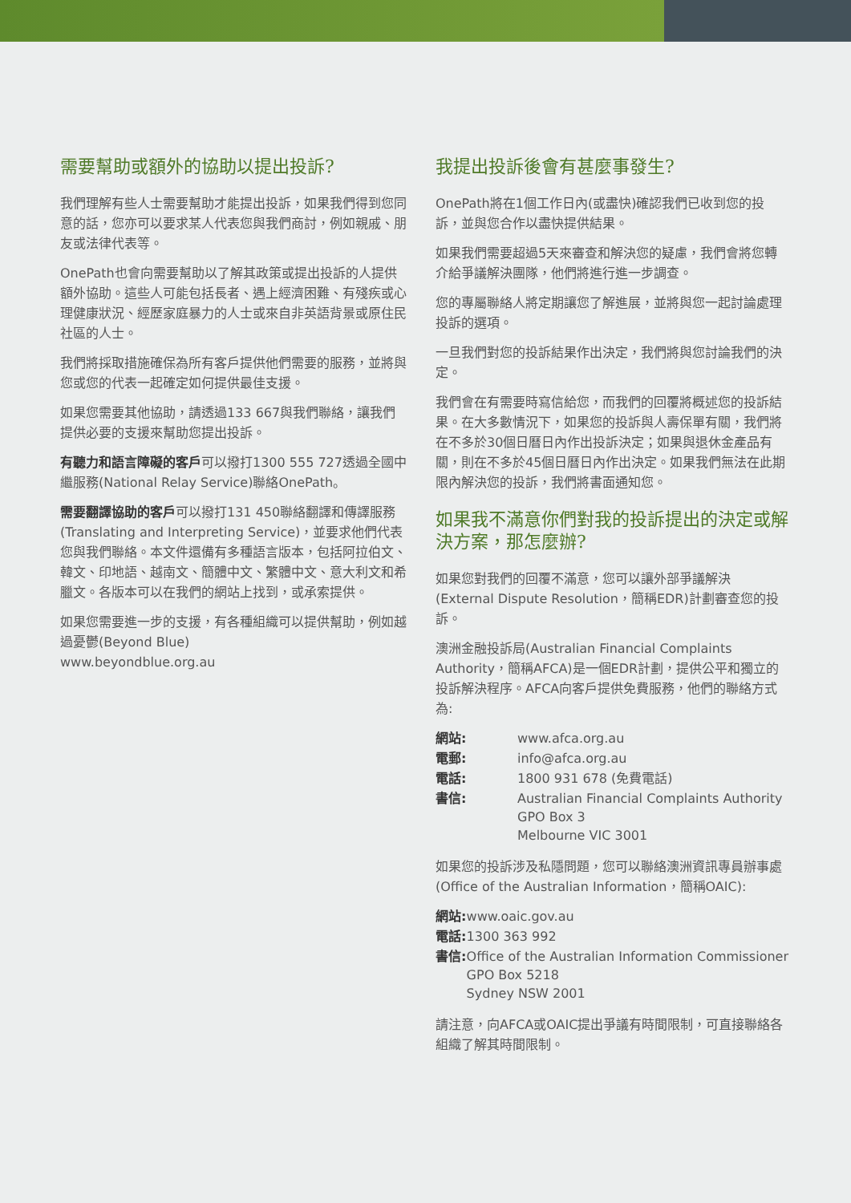需要幫助或額外的協助以提出投訴?
我們理解有些人士需要幫助才能提出投訴，如果我們得到您同意的話，您亦可以要求某人代表您與我們商討，例如親戚、朋友或法律代表等。
OnePath也會向需要幫助以了解其政策或提出投訴的人提供額外協助。這些人可能包括長者、遇上經濟困難、有殘疾或心理健康狀況、經歷家庭暴力的人士或來自非英語背景或原住民社區的人士。
我們將採取措施確保為所有客戶提供他們需要的服務，並將與您或您的代表一起確定如何提供最佳支援。
如果您需要其他協助，請透過133 667與我們聯絡，讓我們提供必要的支援來幫助您提出投訴。
有聽力和語言障礙的客戶可以撥打1300 555 727透過全國中繼服務(National Relay Service)聯絡OnePath。
需要翻譯協助的客戶可以撥打131 450聯絡翻譯和傳譯服務(Translating and Interpreting Service)，並要求他們代表您與我們聯絡。本文件還備有多種語言版本，包括阿拉伯文、韓文、印地語、越南文、簡體中文、繁體中文、意大利文和希臘文。各版本可以在我們的網站上找到，或承索提供。
如果您需要進一步的支援，有各種組織可以提供幫助，例如越過憂鬱(Beyond Blue)
www.beyondblue.org.au
我提出投訴後會有甚麼事發生?
OnePath將在1個工作日內(或盡快)確認我們已收到您的投訴，並與您合作以盡快提供結果。
如果我們需要超過5天來審查和解決您的疑慮，我們會將您轉介給爭議解決團隊，他們將進行進一步調查。
您的專屬聯絡人將定期讓您了解進展，並將與您一起討論處理投訴的選項。
一旦我們對您的投訴結果作出決定，我們將與您討論我們的決定。
我們會在有需要時寫信給您，而我們的回覆將概述您的投訴結果。在大多數情況下，如果您的投訴與人壽保單有關，我們將在不多於30個日曆日內作出投訴決定；如果與退休金產品有關，則在不多於45個日曆日內作出決定。如果我們無法在此期限內解決您的投訴，我們將書面通知您。
如果我不滿意你們對我的投訴提出的決定或解決方案，那怎麼辦?
如果您對我們的回覆不滿意，您可以讓外部爭議解決(External Dispute Resolution，簡稱EDR)計劃審查您的投訴。
澳洲金融投訴局(Australian Financial Complaints Authority，簡稱AFCA)是一個EDR計劃，提供公平和獨立的投訴解決程序。AFCA向客戶提供免費服務，他們的聯絡方式為:
| 網站: | www.afca.org.au |
| 電郵: | info@afca.org.au |
| 電話: | 1800 931 678 (免費電話) |
| 書信: | Australian Financial Complaints Authority GPO Box 3 Melbourne VIC 3001 |
如果您的投訴涉及私隱問題，您可以聯絡澳洲資訊專員辦事處(Office of the Australian Information，簡稱OAIC):
| 網站: | www.oaic.gov.au |
| 電話: | 1300 363 992 |
| 書信: | Office of the Australian Information Commissioner GPO Box 5218 Sydney NSW 2001 |
請注意，向AFCA或OAIC提出爭議有時間限制，可直接聯絡各組織了解其時間限制。